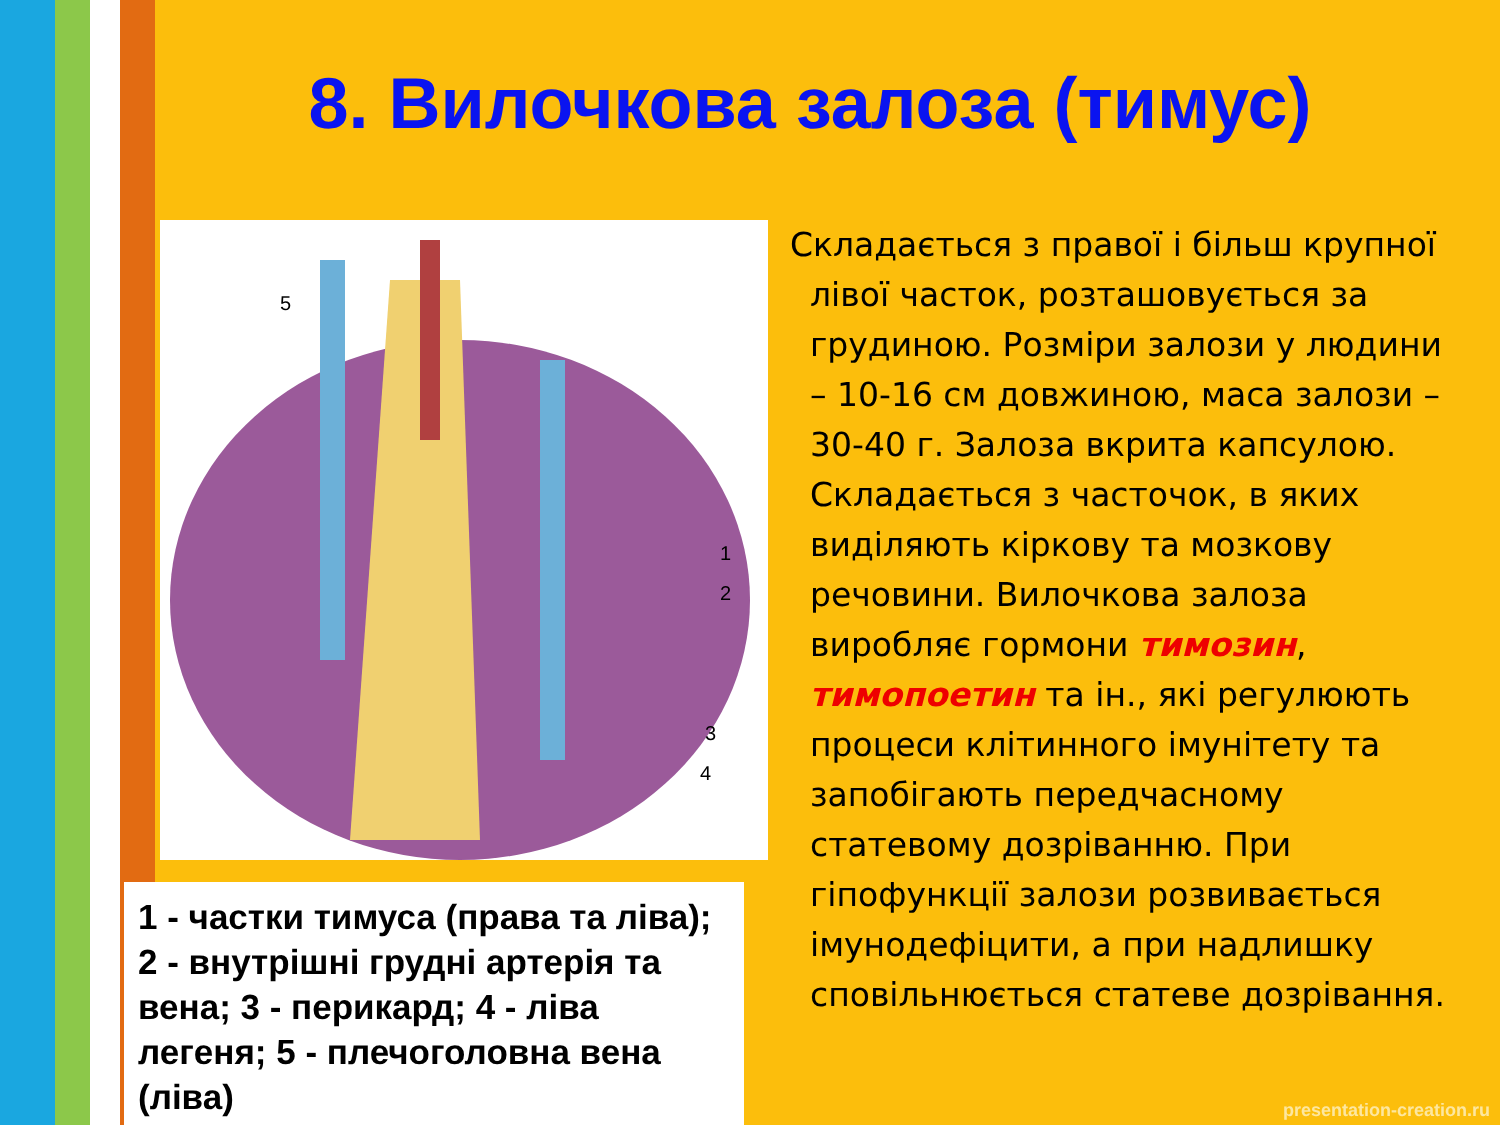8. Вилочкова залоза (тимус)
1
2
3
4
5
1 - частки тимуса (права та ліва); 2 - внутрішні грудні артерія та вена; 3 - перикард; 4 - ліва легеня; 5 - плечоголовна вена (ліва)
Складається з правої і більш крупної лівої часток, розташовується за грудиною. Розміри залози у людини – 10-16 см довжиною, маса залози – 30-40 г. Залоза вкрита капсулою. Складається з часточок, в яких виділяють кіркову та мозкову речовини. Вилочкова залоза виробляє гормони тимозин, тимопоетин та ін., які регулюють процеси клітинного імунітету та запобігають передчасному статевому дозріванню. При гіпофункції залози розвивається імунодефіцити, а при надлишку сповільнюється статеве дозрівання.
presentation-creation.ru